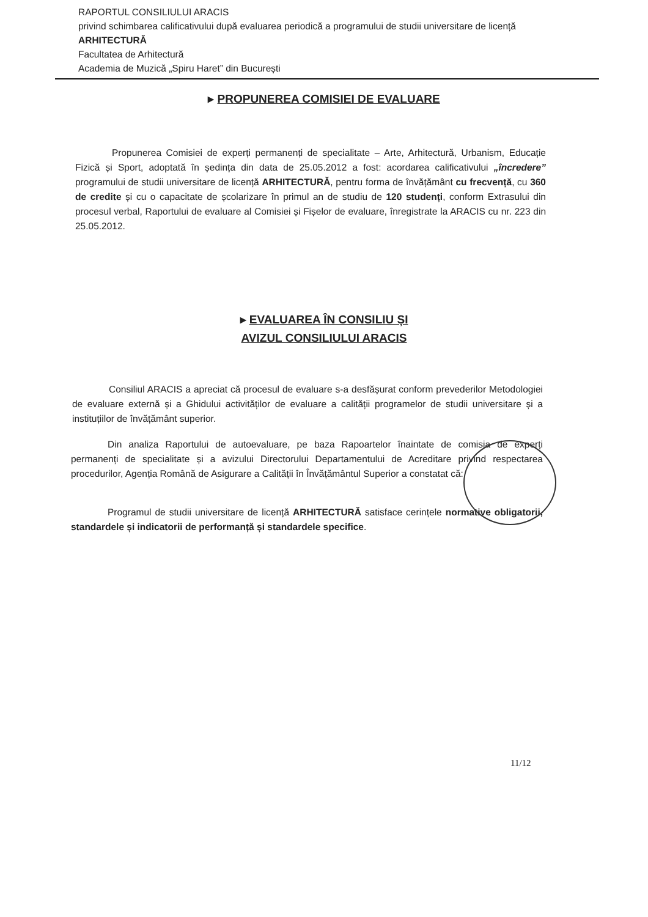RAPORTUL CONSILIULUI ARACIS
privind schimbarea calificativului după evaluarea periodică a programului de studii universitare de licență ARHITECTURĂ
Facultatea de Arhitectură
Academia de Muzică „Spiru Haret” din București
▸ PROPUNEREA COMISIEI DE EVALUARE
Propunerea Comisiei de experți permanenți de specialitate – Arte, Arhitectură, Urbanism, Educație Fizică și Sport, adoptată în ședința din data de 25.05.2012 a fost: acordarea calificativului „încredere” programului de studii universitare de licență ARHITECTURĂ, pentru forma de învățământ cu frecvență, cu 360 de credite și cu o capacitate de școlarizare în primul an de studiu de 120 studenți, conform Extrasului din procesul verbal, Raportului de evaluare al Comisiei și Fișelor de evaluare, înregistrate la ARACIS cu nr. 223 din 25.05.2012.
▸ EVALUAREA ÎN CONSILIU ȘI
AVIZUL CONSILIULUI ARACIS
Consiliul ARACIS a apreciat că procesul de evaluare s-a desfășurat conform prevederilor Metodologiei de evaluare externă și a Ghidului activităților de evaluare a calității programelor de studii universitare și a instituțiilor de învățământ superior.
Din analiza Raportului de autoevaluare, pe baza Rapoartelor înaintate de comisia de experți permanenți de specialitate și a avizului Directorului Departamentului de Acreditare privind respectarea procedurilor, Agenția Română de Asigurare a Calității în Învățământul Superior a constatat că:
Programul de studii universitare de licență ARHITECTURĂ satisface cerințele normative obligatorii, standardele și indicatorii de performanță și standardele specifice.
11/12